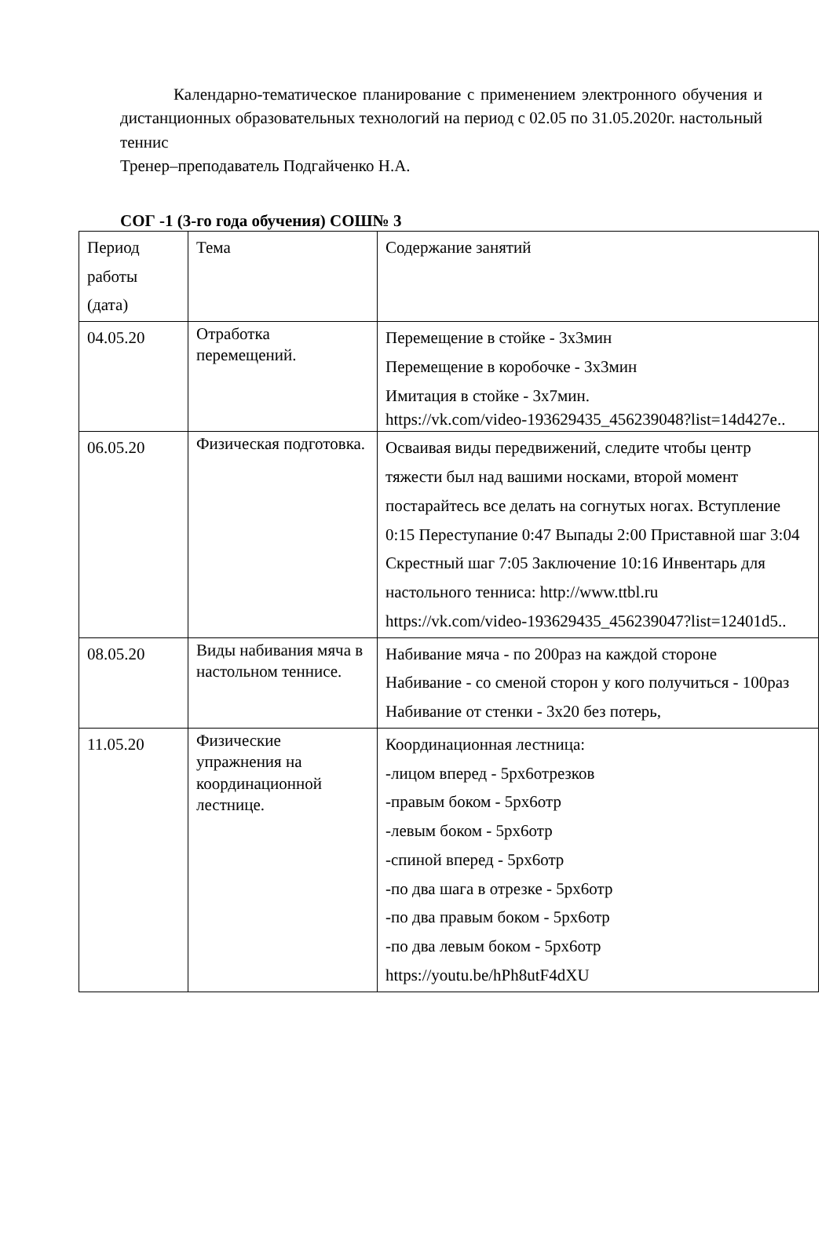Календарно-тематическое планирование с применением электронного обучения и дистанционных образовательных технологий на период с 02.05 по 31.05.2020г. настольный теннис
Тренер–преподаватель Подгайченко Н.А.
СОГ -1 (3-го года обучения) СОШ№ 3
| Период работы (дата) | Тема | Содержание занятий |
| 04.05.20 | Отработка перемещений. | Перемещение в стойке - 3х3мин Перемещение в коробочке - 3х3мин Имитация в стойке - 3х7мин. https://vk.com/video-193629435_456239048?list=14d427e.. |
| 06.05.20 | Физическая подготовка. | Осваивая виды передвижений, следите чтобы центр тяжести был над вашими носками, второй момент постарайтесь все делать на согнутых ногах. Вступление 0:15 Переступание 0:47 Выпады 2:00 Приставной шаг 3:04 Скрестный шаг 7:05 Заключение 10:16 Инвентарь для настольного тенниса: http://www.ttbl.ru https://vk.com/video-193629435_456239047?list=12401d5.. |
| 08.05.20 | Виды набивания мяча в настольном теннисе. | Набивание мяча - по 200раз на каждой стороне Набивание - со сменой сторон у кого получиться - 100раз Набивание от стенки - 3х20 без потерь, |
| 11.05.20 | Физические упражнения на координационной лестнице. | Координационная лестница: -лицом вперед - 5рх6отрезков -правым боком - 5рх6отр -левым боком - 5рх6отр -спиной вперед - 5рх6отр -по два шага в отрезке - 5рх6отр -по два правым боком - 5рх6отр -по два левым боком - 5рх6отр https://youtu.be/hPh8utF4dXU |